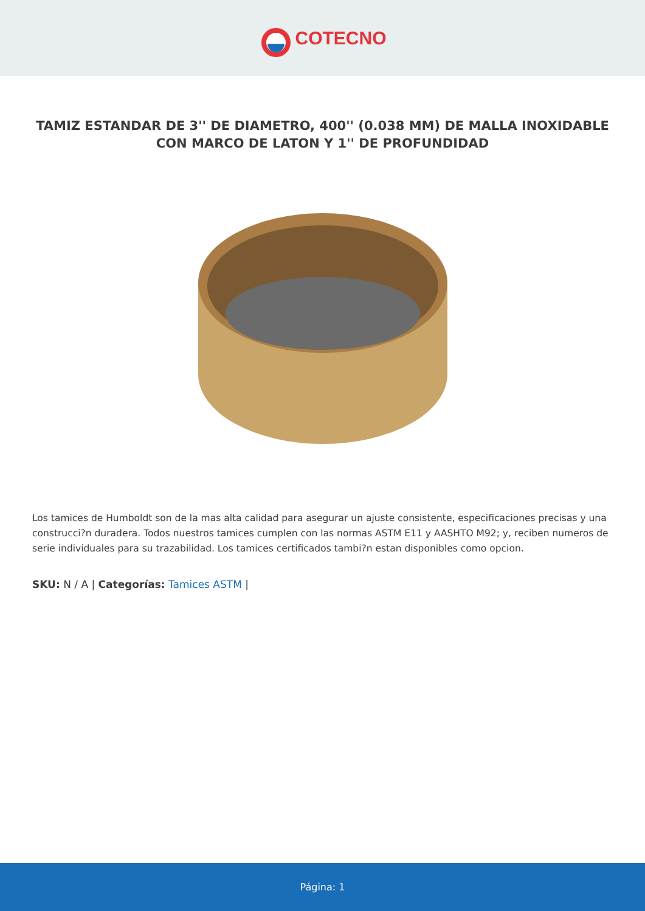COTECNO
TAMIZ ESTANDAR DE 3'' DE DIAMETRO, 400'' (0.038 MM) DE MALLA INOXIDABLE CON MARCO DE LATON Y 1'' DE PROFUNDIDAD
Los tamices de Humboldt son de la mas alta calidad para asegurar un ajuste consistente, especificaciones precisas y una construcci?n duradera. Todos nuestros tamices cumplen con las normas ASTM E11 y AASHTO M92; y, reciben numeros de serie individuales para su trazabilidad. Los tamices certificados tambi?n estan disponibles como opcion.
SKU: N / A | Categorías: Tamices ASTM |
Página: 1